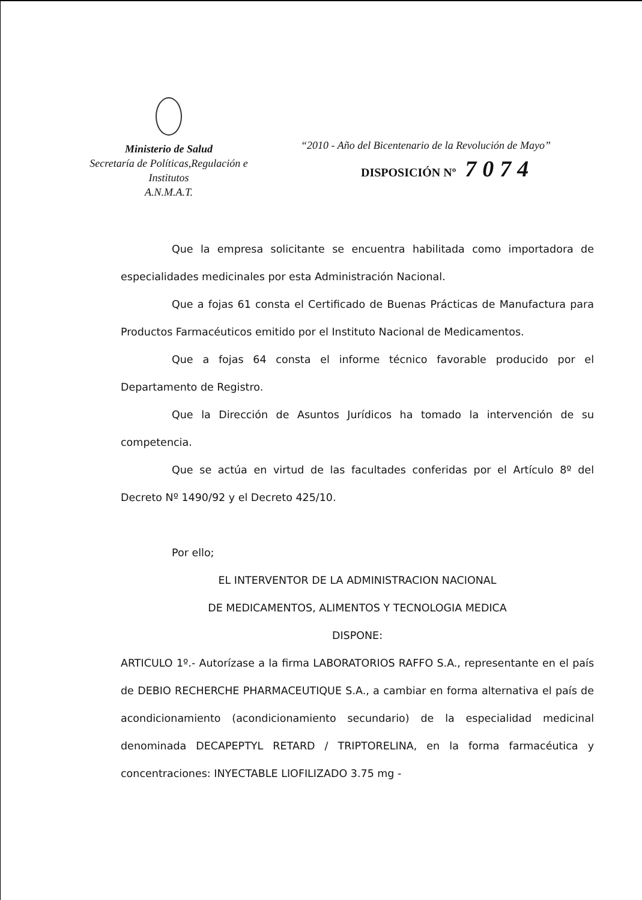Ministerio de Salud
Secretaría de Políticas,Regulación e
Institutos
A.N.M.A.T.
“2010 - Año del Bicentenario de la Revolución de Mayo”
DISPOSICIÓN Nº 7074
Que la empresa solicitante se encuentra habilitada como importadora de especialidades medicinales por esta Administración Nacional.
Que a fojas 61 consta el Certificado de Buenas Prácticas de Manufactura para Productos Farmacéuticos emitido por el Instituto Nacional de Medicamentos.
Que a fojas 64 consta el informe técnico favorable producido por el Departamento de Registro.
Que la Dirección de Asuntos Jurídicos ha tomado la intervención de su competencia.
Que se actúa en virtud de las facultades conferidas por el Artículo 8º del Decreto Nº 1490/92 y el Decreto 425/10.
Por ello;
EL INTERVENTOR DE LA ADMINISTRACION NACIONAL
DE MEDICAMENTOS, ALIMENTOS Y TECNOLOGIA MEDICA
DISPONE:
ARTICULO 1º.- Autorízase a la firma LABORATORIOS RAFFO S.A., representante en el país de DEBIO RECHERCHE PHARMACEUTIQUE S.A., a cambiar en forma alternativa el país de acondicionamiento (acondicionamiento secundario) de la especialidad medicinal denominada DECAPEPTYL RETARD / TRIPTORELINA, en la forma farmacéutica y concentraciones: INYECTABLE LIOFILIZADO 3.75 mg -